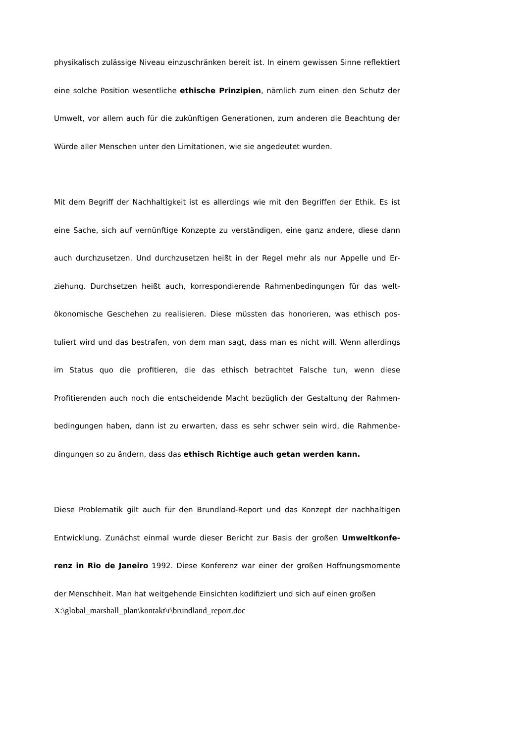physikalisch zulässige Niveau einzuschränken bereit ist. In einem gewissen Sinne reflek­tiert eine solche Position wesentliche ethische Prinzipien, nämlich zum einen den Schutz der Umwelt, vor allem auch für die zukünftigen Generationen, zum anderen die Beachtung der Würde aller Menschen unter den Limitationen, wie sie angedeutet wurden.
Mit dem Begriff der Nachhaltigkeit ist es allerdings wie mit den Begriffen der Ethik. Es ist eine Sache, sich auf vernünftige Konzepte zu verständigen, eine ganz andere, diese dann auch durchzusetzen. Und durchzusetzen heißt in der Regel mehr als nur Appelle und Er­ziehung. Durchsetzen heißt auch, korrespondierende Rahmenbedingungen für das welt­ökonomische Geschehen zu realisieren. Diese müssten das honorieren, was ethisch pos­tuliert wird und das bestrafen, von dem man sagt, dass man es nicht will. Wenn aller­dings im Status quo die profitieren, die das ethisch betrachtet Falsche tun, wenn diese Profitierenden auch noch die entscheidende Macht bezüglich der Gestaltung der Rahmen­bedingungen haben, dann ist zu erwarten, dass es sehr schwer sein wird, die Rahmenbe­dingungen so zu ändern, dass das ethisch Richtige auch getan werden kann.
Diese Problematik gilt auch für den Brundland-Report und das Konzept der nachhaltigen Entwicklung. Zunächst einmal wurde dieser Bericht zur Basis der großen Umweltkonfe­renz in Rio de Janeiro 1992. Diese Konferenz war einer der großen Hoffnungsmomente der Menschheit. Man hat weitgehende Einsichten kodifiziert und sich auf einen großen
X:\global_marshall_plan\kontakt\r\brundland_report.doc